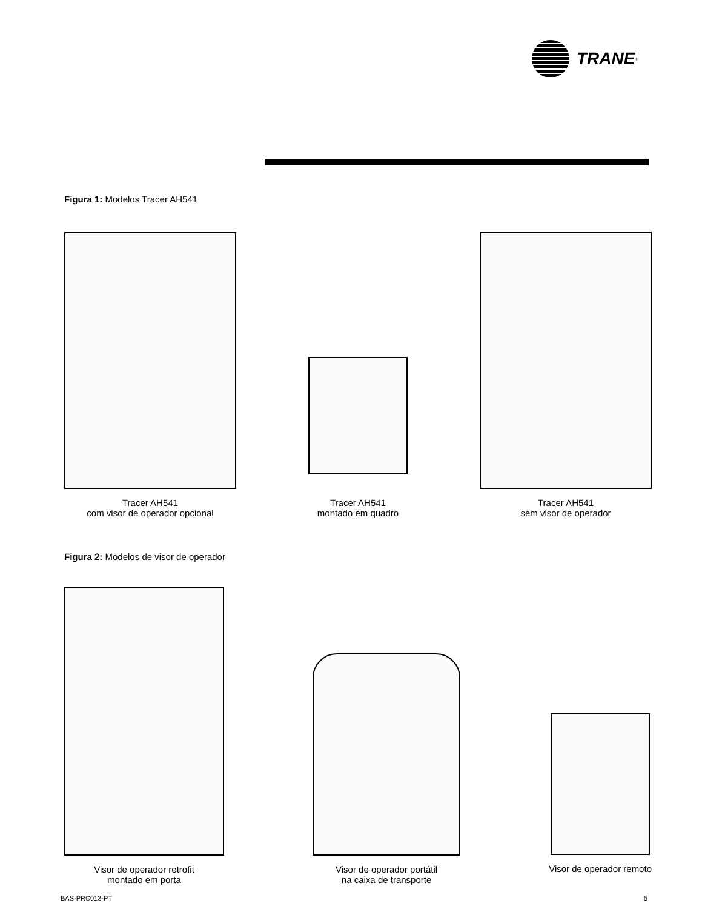TRANE<sup>®</sup>
Figura 1: Modelos Tracer AH541
Tracer AH541
com visor de operador opcional
Tracer AH541
montado em quadro
Tracer AH541
sem visor de operador
Figura 2: Modelos de visor de operador
Visor de operador retrofit
montado em porta
Visor de operador portátil
na caixa de transporte
Visor de operador remoto
BAS-PRC013-PT 5